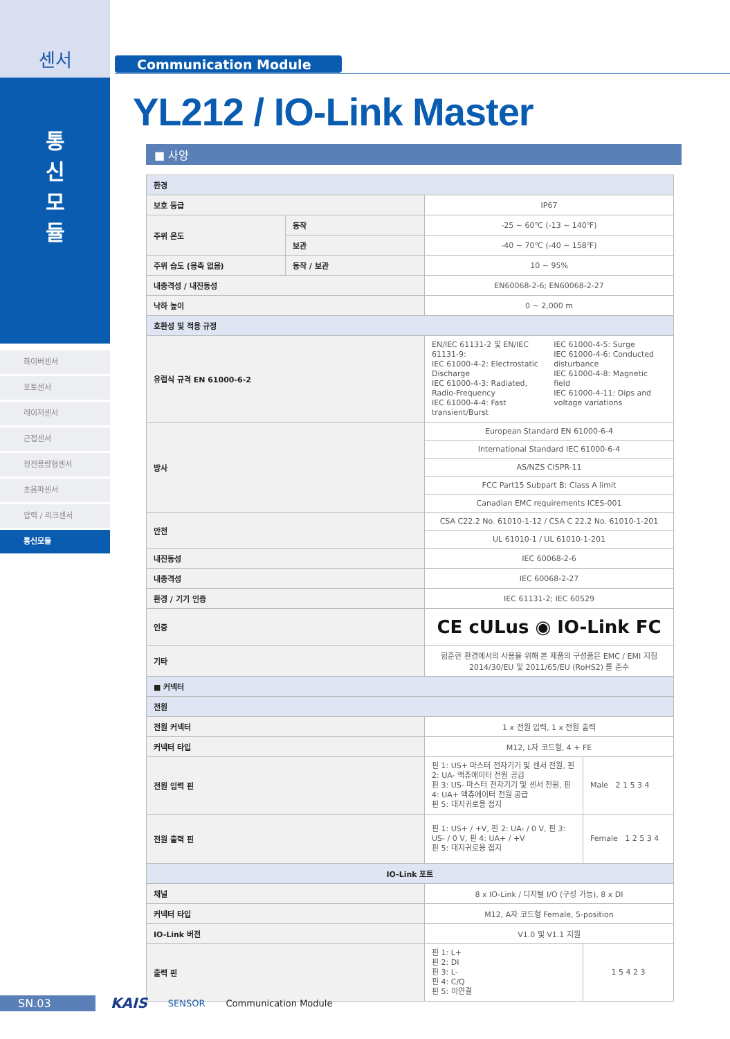센서
통
신
모
듈
화이버센서
포토센서
레이저센서
근접센서
정전용량형센서
초음파센서
압력 / 리크센서
통신모듈
Communication Module
YL212 / IO-Link Master
■ 사양
| 환경 | | | |
| --- | --- | --- | --- |
| 보호 등급 | | IP67 | |
| 주위 온도 | 동작 | -25 ~ 60℃ (-13 ~ 140℉) | |
| | 보관 | -40 ~ 70℃ (-40 ~ 158℉) | |
| 주위 습도 (응축 없음) | 동작 / 보관 | 10 ~ 95% | |
| 내충격성 / 내진동성 | | EN60068-2-6; EN60068-2-27 | |
| 낙하 높이 | | 0 ~ 2,000 m | |
| 호환성 및 적용 규정 | | | |
| 유럽식 규격 EN 61000-6-2 | | EN/IEC 61131-2 및 EN/IEC 61131-9: IEC 61000-4-2: Electrostatic Discharge IEC 61000-4-3: Radiated, Radio-Frequency IEC 61000-4-4: Fast transient/Burst IEC 61000-4-5: Surge IEC 61000-4-6: Conducted disturbance IEC 61000-4-8: Magnetic field IEC 61000-4-11: Dips and voltage variations | |
| 방사 | | European Standard EN 61000-6-4 | |
| | | International Standard IEC 61000-6-4 | |
| | | AS/NZS CISPR-11 | |
| | | FCC Part15 Subpart B; Class A limit | |
| | | Canadian EMC requirements ICES-001 | |
| 안전 | | CSA C22.2 No. 61010-1-12 / CSA C 22.2 No. 61010-1-201 | |
| | | UL 61010-1 / UL 61010-1-201 | |
| 내진동성 | | IEC 60068-2-6 | |
| 내충격성 | | IEC 60068-2-27 | |
| 환경 / 기기 인증 | | IEC 61131-2; IEC 60529 | |
| 인증 | | CE cULus ◉ IO-Link FC | |
| 기타 | | 험준한 환경에서의 사용을 위해 본 제품의 구성품은 EMC / EMI 지침 2014/30/EU 및 2011/65/EU (RoHS2) 를 준수 | |
| ■ 커넥터 | | | |
| 전원 | | | |
| 전원 커넥터 | | 1 x 전원 입력, 1 x 전원 출력 | |
| 커넥터 타입 | | M12, L자 코드형, 4 + FE | |
| 전원 입력 핀 | | 핀 1: US+ 마스터 전자기기 및 센서 전원, 핀 2: UA- 액츄에이터 전원 공급 핀 3: US- 마스터 전자기기 및 센서 전원, 핀 4: UA+ 액츄에이터 전원 공급 핀 5: 대지귀로용 접지 | Male 2 1 5 3 4 |
| 전원 출력 핀 | | 핀 1: US+ / +V, 핀 2: UA- / 0 V, 핀 3: US- / 0 V, 핀 4: UA+ / +V 핀 5: 대지귀로용 접지 | Female 1 2 5 3 4 |
| IO-Link 포트 | | | |
| 채널 | | 8 x IO-Link / 디지털 I/O (구성 가능), 8 x DI | |
| 커넥터 타입 | | M12, A자 코드형 Female, 5-position | |
| IO-Link 버전 | | V1.0 및 V1.1 지원 | |
| 출력 핀 | | 핀 1: L+ 핀 2: DI 핀 3: L- 핀 4: C/Q 핀 5: 미연결 | 1 5 4 2 3 |
SN.03
KAIS SENSOR Communication Module